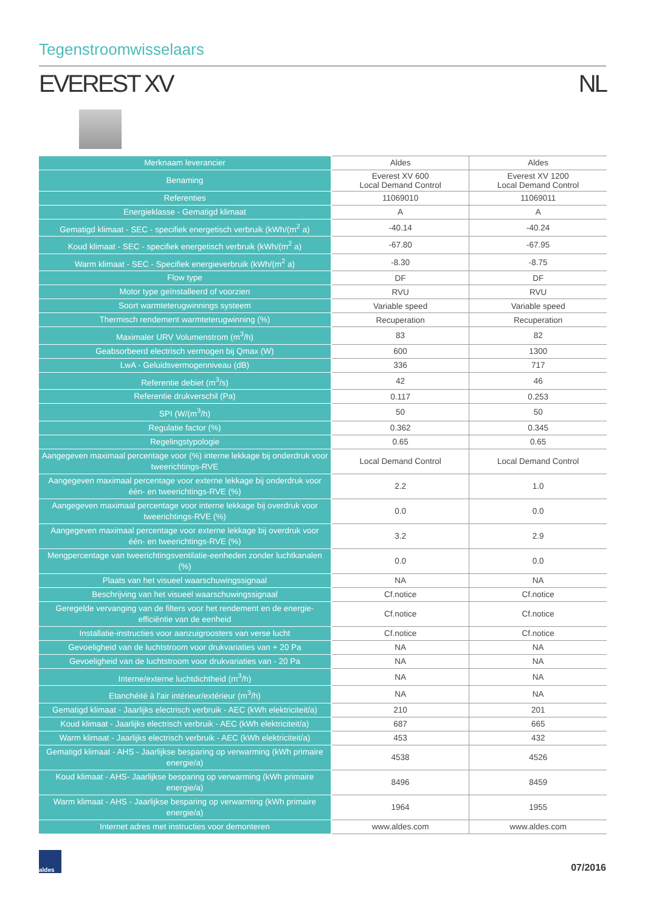Tegenstroomwisselaars
EVEREST XV NL
| Merknaam leverancier | Aldes | Aldes |
| Benaming | Everest XV 600 Local Demand Control | Everest XV 1200 Local Demand Control |
| Referenties | 11069010 | 11069011 |
| Energieklasse - Gematigd klimaat | A | A |
| Gematigd klimaat - SEC - specifiek energetisch verbruik (kWh/(m<sup>2</sup> a) | -40.14 | -40.24 |
| Koud klimaat - SEC - specifiek energetisch verbruik (kWh/(m<sup>2</sup> a) | -67.80 | -67.95 |
| Warm klimaat - SEC - Specifiek energieverbruik (kWh/(m<sup>2</sup> a) | -8.30 | -8.75 |
| Flow type | DF | DF |
| Motor type geïnstalleerd of voorzien | RVU | RVU |
| Soort warmteterugwinnings systeem | Variable speed | Variable speed |
| Thermisch rendement warmteterugwinning (%) | Recuperation | Recuperation |
| Maximaler URV Volumenstrom (m<sup>3</sup>/h) | 83 | 82 |
| Geabsorbeerd electrisch vermogen bij Qmax (W) | 600 | 1300 |
| LwA - Geluidsvermogenniveau (dB) | 336 | 717 |
| Referentie debiet (m<sup>3</sup>/s) | 42 | 46 |
| Referentie drukverschil (Pa) | 0.117 | 0.253 |
| SPI (W/(m<sup>3</sup>/h) | 50 | 50 |
| Regulatie factor (%) | 0.362 | 0.345 |
| Regelingstypologie | 0.65 | 0.65 |
| Aangegeven maximaal percentage voor (%) interne lekkage bij onderdruk voor tweerichtings-RVE | Local Demand Control | Local Demand Control |
| Aangegeven maximaal percentage voor externe lekkage bij onderdruk voor één- en tweerichtings-RVE (%) | 2.2 | 1.0 |
| Aangegeven maximaal percentage voor interne lekkage bij overdruk voor tweerichtings-RVE (%) | 0.0 | 0.0 |
| Aangegeven maximaal percentage voor externe lekkage bij overdruk voor één- en tweerichtings-RVE (%) | 3.2 | 2.9 |
| Mengpercentage van tweerichtingsventilatie-eenheden zonder luchtkanalen (%) | 0.0 | 0.0 |
| Plaats van het visueel waarschuwingssignaal | NA | NA |
| Beschrijving van het visueel waarschuwingssignaal | Cf.notice | Cf.notice |
| Geregelde vervanging van de filters voor het rendement en de energie-efficiëntie van de eenheid | Cf.notice | Cf.notice |
| Installatie-instructies voor aanzuigroosters van verse lucht | Cf.notice | Cf.notice |
| Gevoeligheid van de luchtstroom voor drukvariaties van + 20 Pa | NA | NA |
| Gevoeligheid van de luchtstroom voor drukvariaties van - 20 Pa | NA | NA |
| Interne/externe luchtdichtheid (m<sup>3</sup>/h) | NA | NA |
| Etanchéité à l'air intérieur/extérieur (m<sup>3</sup>/h) | NA | NA |
| Gematigd klimaat - Jaarlijks electrisch verbruik - AEC (kWh elektriciteit/a) | 210 | 201 |
| Koud klimaat - Jaarlijks electrisch verbruik - AEC (kWh elektriciteit/a) | 687 | 665 |
| Warm klimaat - Jaarlijks electrisch verbruik - AEC (kWh elektriciteit/a) | 453 | 432 |
| Gematigd klimaat - AHS - Jaarlijkse besparing op verwarming (kWh primaire energie/a) | 4538 | 4526 |
| Koud klimaat - AHS- Jaarlijkse besparing op verwarming (kWh primaire energie/a) | 8496 | 8459 |
| Warm klimaat - AHS - Jaarlijkse besparing op verwarming (kWh primaire energie/a) | 1964 | 1955 |
| Internet adres met instructies voor demonteren | www.aldes.com | www.aldes.com |
aldes
07/2016